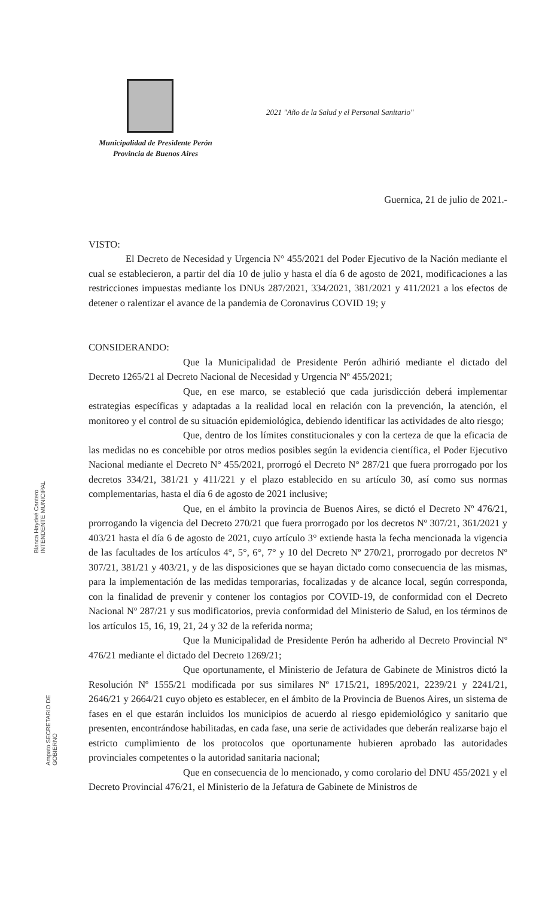2021 "Año de la Salud y el Personal Sanitario"
Municipalidad de Presidente Perón
Provincia de Buenos Aires
Blanca Haydeé Cantero INTENDENTE MUNICIPAL
Ampato SECRETARIO DE GOBIERNO
Guernica, 21 de julio de 2021.-
VISTO:
El Decreto de Necesidad y Urgencia N° 455/2021 del Poder Ejecutivo de la Nación mediante el cual se establecieron, a partir del día 10 de julio y hasta el día 6 de agosto de 2021, modificaciones a las restricciones impuestas mediante los DNUs 287/2021, 334/2021, 381/2021 y 411/2021 a los efectos de detener o ralentizar el avance de la pandemia de Coronavirus COVID 19; y
CONSIDERANDO:
Que la Municipalidad de Presidente Perón adhirió mediante el dictado del Decreto 1265/21 al Decreto Nacional de Necesidad y Urgencia Nº 455/2021;
Que, en ese marco, se estableció que cada jurisdicción deberá implementar estrategias específicas y adaptadas a la realidad local en relación con la prevención, la atención, el monitoreo y el control de su situación epidemiológica, debiendo identificar las actividades de alto riesgo;
Que, dentro de los límites constitucionales y con la certeza de que la eficacia de las medidas no es concebible por otros medios posibles según la evidencia científica, el Poder Ejecutivo Nacional mediante el Decreto N° 455/2021, prorrogó el Decreto N° 287/21 que fuera prorrogado por los decretos 334/21, 381/21 y 411/221 y el plazo establecido en su artículo 30, así como sus normas complementarias, hasta el día 6 de agosto de 2021 inclusive;
Que, en el ámbito la provincia de Buenos Aires, se dictó el Decreto Nº 476/21, prorrogando la vigencia del Decreto 270/21 que fuera prorrogado por los decretos Nº 307/21, 361/2021 y 403/21 hasta el día 6 de agosto de 2021, cuyo artículo 3° extiende hasta la fecha mencionada la vigencia de las facultades de los artículos 4°, 5°, 6°, 7° y 10 del Decreto Nº 270/21, prorrogado por decretos Nº 307/21, 381/21 y 403/21, y de las disposiciones que se hayan dictado como consecuencia de las mismas, para la implementación de las medidas temporarias, focalizadas y de alcance local, según corresponda, con la finalidad de prevenir y contener los contagios por COVID-19, de conformidad con el Decreto Nacional Nº 287/21 y sus modificatorios, previa conformidad del Ministerio de Salud, en los términos de los artículos 15, 16, 19, 21, 24 y 32 de la referida norma;
Que la Municipalidad de Presidente Perón ha adherido al Decreto Provincial Nº 476/21 mediante el dictado del Decreto 1269/21;
Que oportunamente, el Ministerio de Jefatura de Gabinete de Ministros dictó la Resolución Nº 1555/21 modificada por sus similares Nº 1715/21, 1895/2021, 2239/21 y 2241/21, 2646/21 y 2664/21 cuyo objeto es establecer, en el ámbito de la Provincia de Buenos Aires, un sistema de fases en el que estarán incluidos los municipios de acuerdo al riesgo epidemiológico y sanitario que presenten, encontrándose habilitadas, en cada fase, una serie de actividades que deberán realizarse bajo el estricto cumplimiento de los protocolos que oportunamente hubieren aprobado las autoridades provinciales competentes o la autoridad sanitaria nacional;
Que en consecuencia de lo mencionado, y como corolario del DNU 455/2021 y el Decreto Provincial 476/21, el Ministerio de la Jefatura de Gabinete de Ministros de